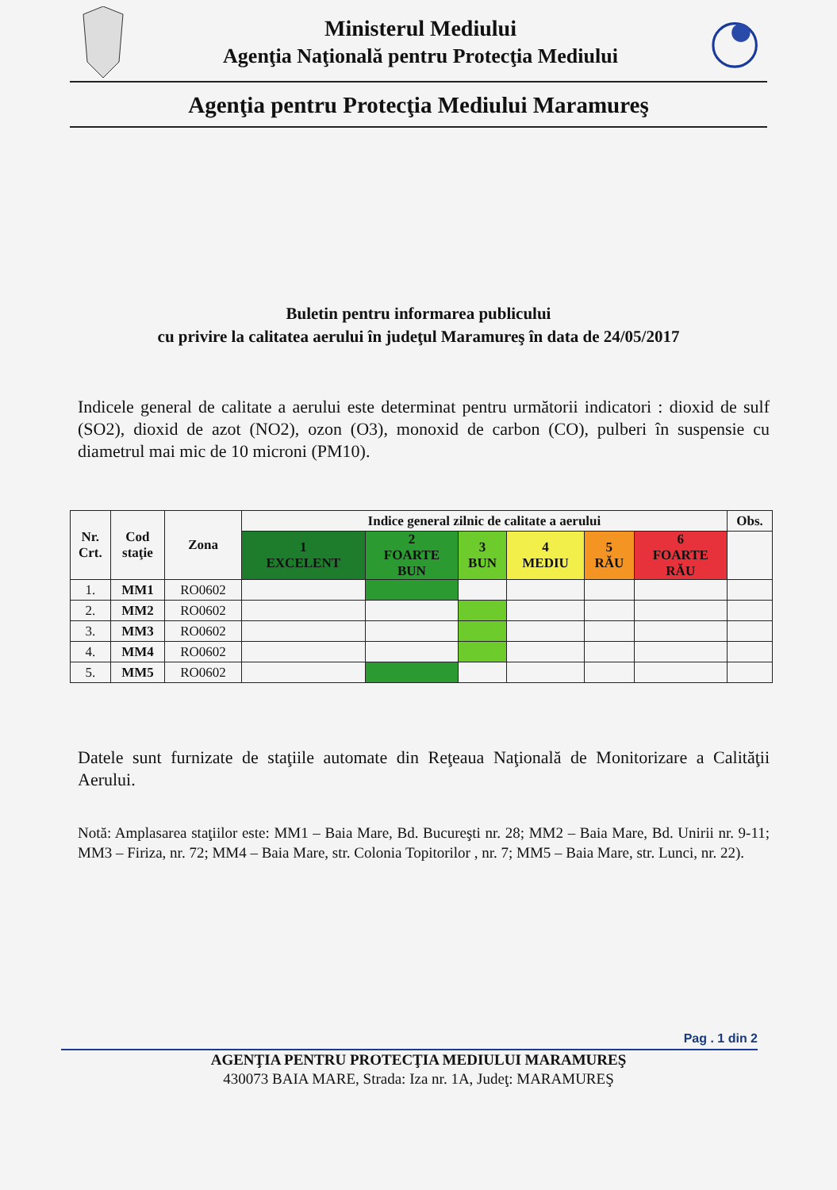Ministerul Mediului
Agenţia Naţională pentru Protecţia Mediului
Agenţia pentru Protecţia Mediului Maramureş
Buletin pentru informarea publicului
cu privire la calitatea aerului în judeţul Maramureş în data de 24/05/2017
Indicele general de calitate a aerului este determinat pentru următorii indicatori : dioxid de sulf (SO2), dioxid de azot (NO2), ozon (O3), monoxid de carbon (CO), pulberi în suspensie cu diametrul mai mic de 10 microni (PM10).
| Nr. Crt. | Cod staţie | Zona | Indice general zilnic de calitate a aerului | | | | | | Obs. |
| --- | --- | --- | --- | --- | --- | --- | --- | --- | --- |
| | | | 1 EXCELENT | 2 FOARTE BUN | 3 BUN | 4 MEDIU | 5 RĂU | 6 FOARTE RĂU | |
| 1. | MM1 | RO0602 | | | | | | | |
| 2. | MM2 | RO0602 | | | | | | | |
| 3. | MM3 | RO0602 | | | | | | | |
| 4. | MM4 | RO0602 | | | | | | | |
| 5. | MM5 | RO0602 | | | | | | | |
Datele sunt furnizate de staţiile automate din Reţeaua Naţională de Monitorizare a Calităţii Aerului.
Notă: Amplasarea staţiilor este: MM1 – Baia Mare, Bd. Bucureşti nr. 28; MM2 – Baia Mare, Bd. Unirii nr. 9-11; MM3 – Firiza, nr. 72; MM4 – Baia Mare, str. Colonia Topitorilor , nr. 7; MM5 – Baia Mare, str. Lunci, nr. 22).
Pag . 1 din 2
AGENŢIA PENTRU PROTECŢIA MEDIULUI MARAMUREŞ
430073 BAIA MARE, Strada: Iza nr. 1A, Judeţ: MARAMUREŞ